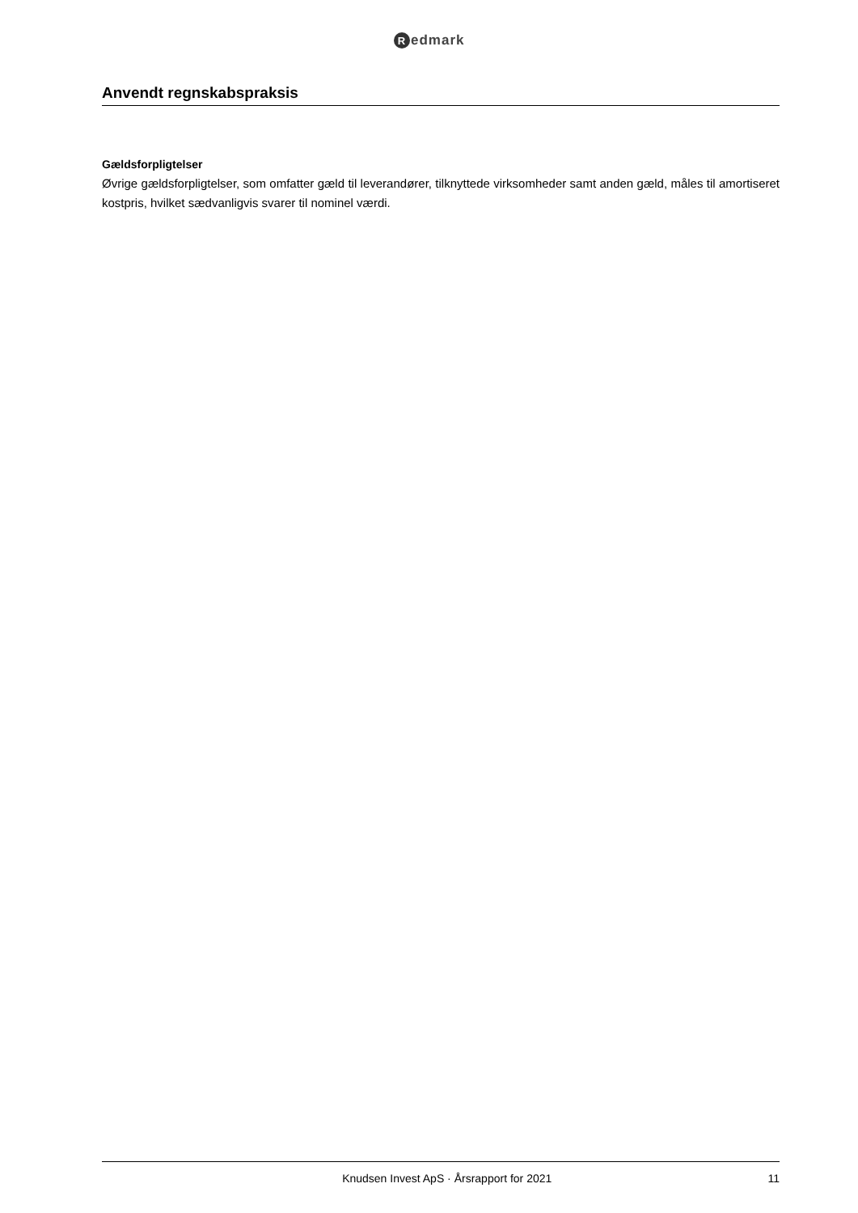Redmark
Anvendt regnskabspraksis
Gældsforpligtelser
Øvrige gældsforpligtelser, som omfatter gæld til leverandører, tilknyttede virksomheder samt anden gæld, måles til amortiseret kostpris, hvilket sædvanligvis svarer til nominel værdi.
Knudsen Invest ApS · Årsrapport for 2021 11